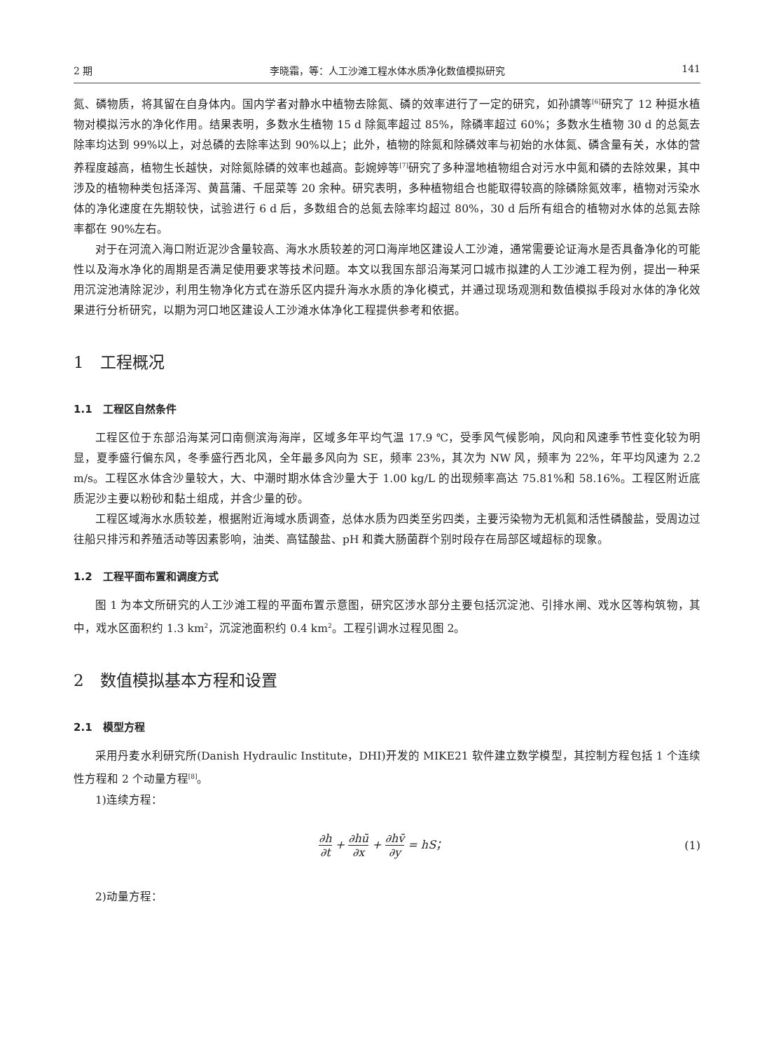2 期 李晓霜，等：人工沙滩工程水体水质净化数值模拟研究 141
氮、磷物质，将其留在自身体内。国内学者对静水中植物去除氮、磷的效率进行了一定的研究，如孙謴等<sup>[6]</sup>研究了 12 种挺水植物对模拟污水的净化作用。结果表明，多数水生植物 15 d 除氮率超过 85%，除磷率超过 60%；多数水生植物 30 d 的总氮去除率均达到 99%以上，对总磷的去除率达到 90%以上；此外，植物的除氮和除磷效率与初始的水体氮、磷含量有关，水体的营养程度越高，植物生长越快，对除氮除磷的效率也越高。彭婉婷等<sup>[7]</sup>研究了多种湿地植物组合对污水中氮和磷的去除效果，其中涉及的植物种类包括泽泻、黄菖蒲、千屈菜等 20 余种。研究表明，多种植物组合也能取得较高的除磷除氮效率，植物对污染水体的净化速度在先期较快，试验进行 6 d 后，多数组合的总氮去除率均超过 80%，30 d 后所有组合的植物对水体的总氮去除率都在 90%左右。
对于在河流入海口附近泥沙含量较高、海水水质较差的河口海岸地区建设人工沙滩，通常需要论证海水是否具备净化的可能性以及海水净化的周期是否满足使用要求等技术问题。本文以我国东部沿海某河口城市拟建的人工沙滩工程为例，提出一种采用沉淀池清除泥沙，利用生物净化方式在游乐区内提升海水水质的净化模式，并通过现场观测和数值模拟手段对水体的净化效果进行分析研究，以期为河口地区建设人工沙滩水体净化工程提供参考和依据。
1　工程概况
1.1　工程区自然条件
工程区位于东部沿海某河口南侧滨海海岸，区域多年平均气温 17.9 ℃，受季风气候影响，风向和风速季节性变化较为明显，夏季盛行偏东风，冬季盛行西北风，全年最多风向为 SE，频率 23%，其次为 NW 风，频率为 22%，年平均风速为 2.2 m/s。工程区水体含沙量较大，大、中潮时期水体含沙量大于 1.00 kg/L 的出现频率高达 75.81%和 58.16%。工程区附近底质泥沙主要以粉砂和黏土组成，并含少量的砂。
工程区域海水水质较差，根据附近海域水质调查，总体水质为四类至劣四类，主要污染物为无机氮和活性磷酸盐，受周边过往船只排污和养殖活动等因素影响，油类、高锰酸盐、pH 和粪大肠菌群个别时段存在局部区域超标的现象。
1.2　工程平面布置和调度方式
图 1 为本文所研究的人工沙滩工程的平面布置示意图，研究区涉水部分主要包括沉淀池、引排水闸、戏水区等构筑物，其中，戏水区面积约 1.3 km<sup>2</sup>，沉淀池面积约 0.4 km<sup>2</sup>。工程引调水过程见图 2。
2　数值模拟基本方程和设置
2.1　模型方程
采用丹麦水利研究所(Danish Hydraulic Institute，DHI)开发的 MIKE21 软件建立数学模型，其控制方程包括 1 个连续性方程和 2 个动量方程<sup>[8]</sup>。
1)连续方程：
∂h ∂t + ∂hū ∂x + ∂hv̄ ∂y = hS； (1)
2)动量方程：